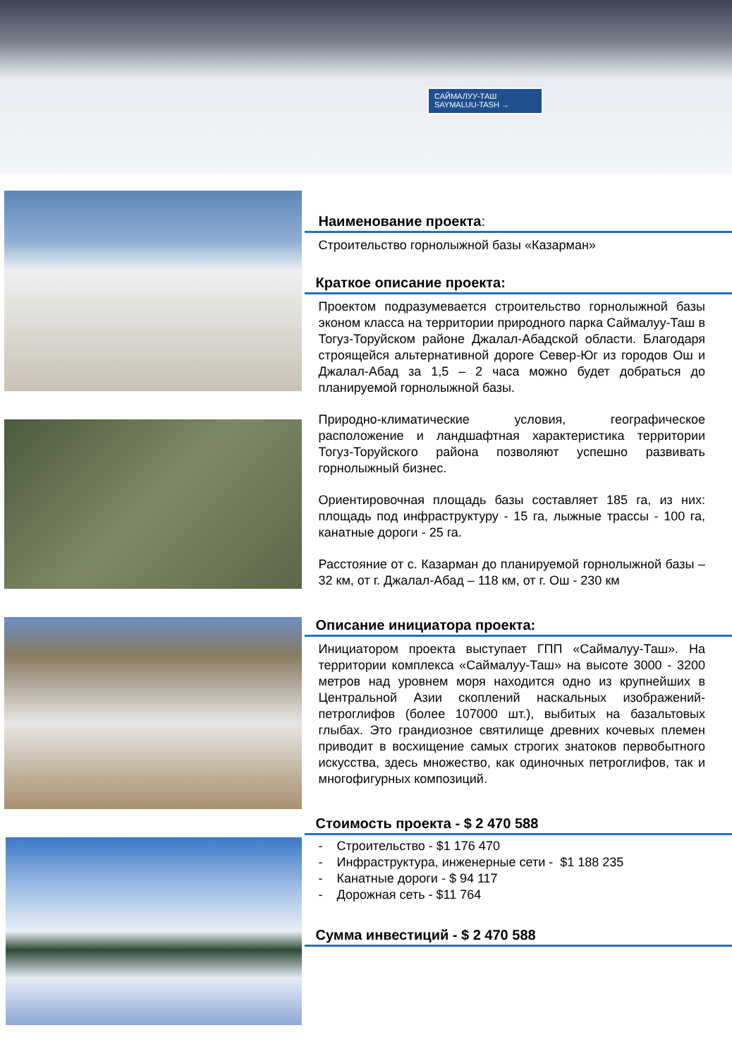САЙМАЛУУ-ТАШ
SAYMALUU-TASH →
Наименование проекта:
Строительство горнолыжной базы «Казарман»
Краткое описание проекта:
Проектом подразумевается строительство горнолыжной базы эконом класса на территории природного парка Саймалуу-Таш в Тогуз-Торуйском районе Джалал-Абадской области. Благодаря строящейся альтернативной дороге Север-Юг из городов Ош и Джалал-Абад за 1,5 – 2 часа можно будет добраться до планируемой горнолыжной базы.
Природно-климатические условия, географическое расположение и ландшафтная характеристика территории Тогуз-Торуйского района позволяют успешно развивать горнолыжный бизнес.
Ориентировочная площадь базы составляет 185 га, из них: площадь под инфраструктуру - 15 га, лыжные трассы - 100 га, канатные дороги - 25 га.
Расстояние от с. Казарман до планируемой горнолыжной базы – 32 км, от г. Джалал-Абад – 118 км, от г. Ош - 230 км
Описание инициатора проекта:
Инициатором проекта выступает ГПП «Саймалуу-Таш». На территории комплекса «Саймалуу-Таш» на высоте 3000 - 3200 метров над уровнем моря находится одно из крупнейших в Центральной Азии скоплений наскальных изображений-петроглифов (более 107000 шт.), выбитых на базальтовых глыбах. Это грандиозное святилище древних кочевых племен приводит в восхищение самых строгих знатоков первобытного искусства, здесь множество, как одиночных петроглифов, так и многофигурных композиций.
Стоимость проекта - $ 2 470 588
- Строительство - $1 176 470
- Инфраструктура, инженерные сети - $1 188 235
- Канатные дороги - $ 94 117
- Дорожная сеть - $11 764
Сумма инвестиций - $ 2 470 588